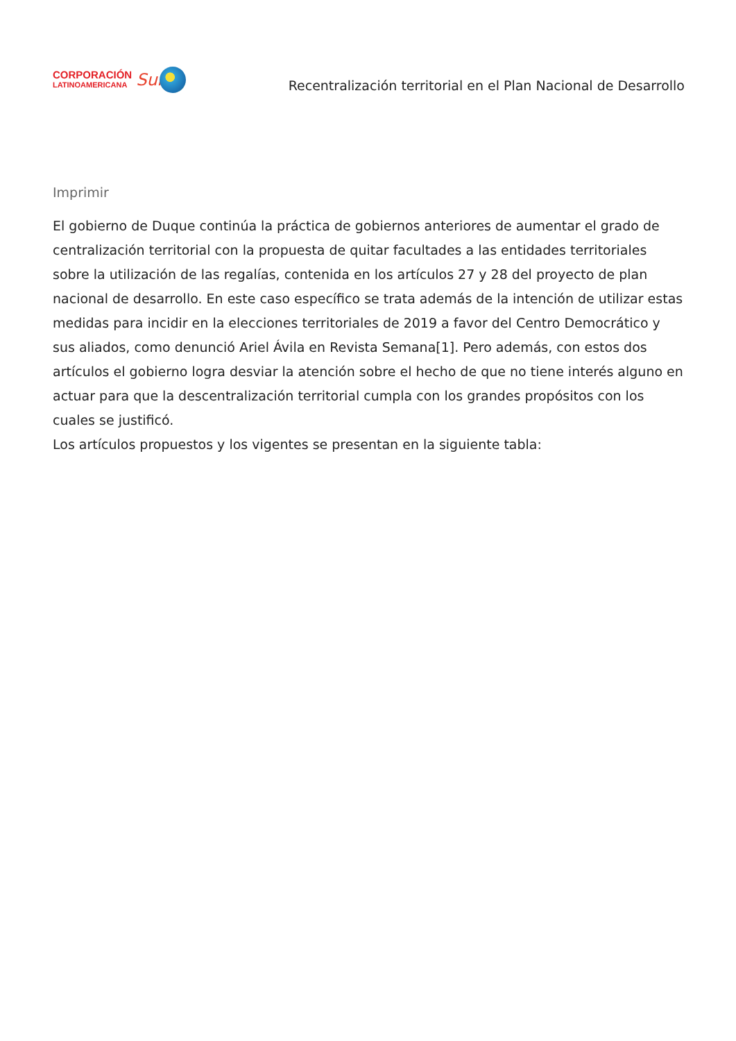CORPORACIÓN
LATINOAMERICANA
Sur
Recentralización territorial en el Plan Nacional de Desarrollo
Imprimir
El gobierno de Duque continúa la práctica de gobiernos anteriores de aumentar el grado de centralización territorial con la propuesta de quitar facultades a las entidades territoriales sobre la utilización de las regalías, contenida en los artículos 27 y 28 del proyecto de plan nacional de desarrollo. En este caso específico se trata además de la intención de utilizar estas medidas para incidir en la elecciones territoriales de 2019 a favor del Centro Democrático y sus aliados, como denunció Ariel Ávila en Revista Semana[1]. Pero además, con estos dos artículos el gobierno logra desviar la atención sobre el hecho de que no tiene interés alguno en actuar para que la descentralización territorial cumpla con los grandes propósitos con los cuales se justificó.
Los artículos propuestos y los vigentes se presentan en la siguiente tabla: